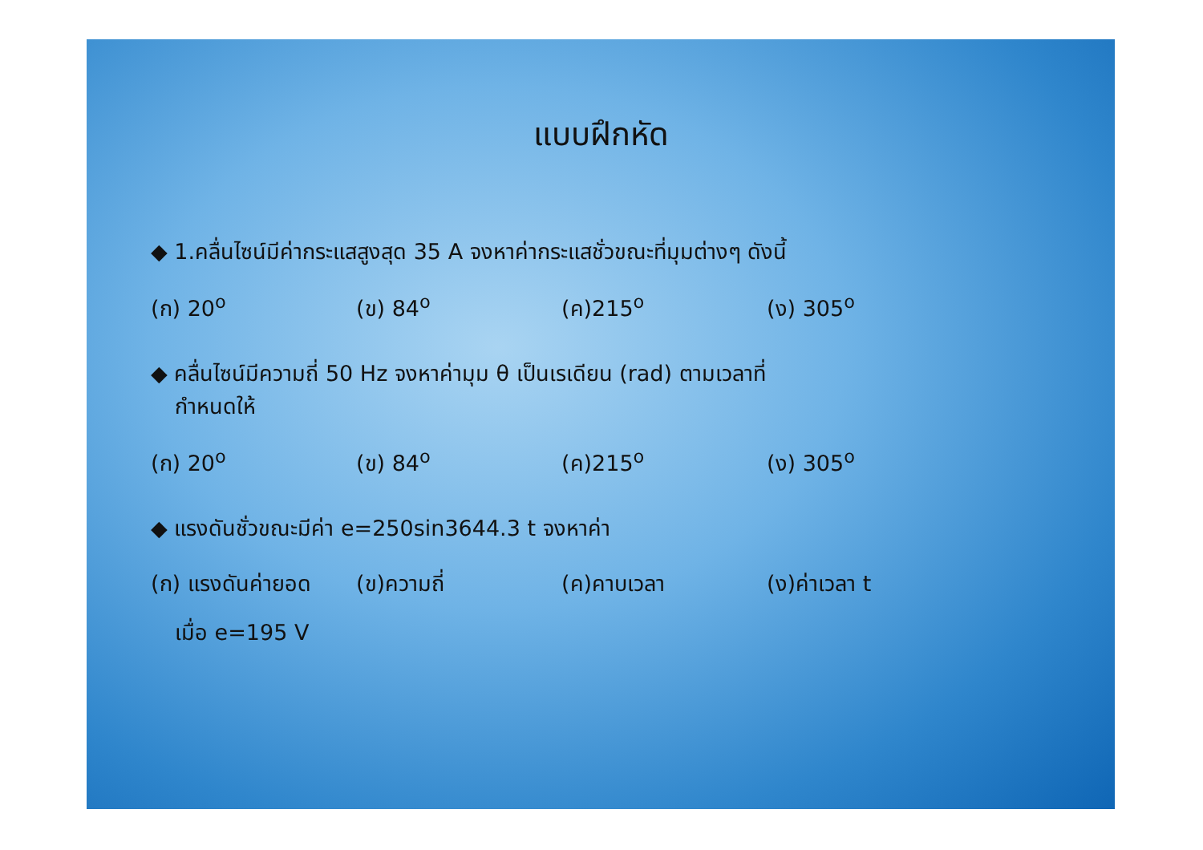แบบฝึกหัด
◆ 1.คลื่นไซน์มีค่ากระแสสูงสุด 35 A จงหาค่ากระแสชั่วขณะที่มุมต่างๆ ดังนี้
(ก) 20<sup>o</sup> (ข) 84<sup>o</sup> (ค)215<sup>o</sup> (ง) 305<sup>o</sup>
◆ คลื่นไซน์มีความถี่ 50 Hz จงหาค่ามุม θ เป็นเรเดียน (rad) ตามเวลาที่
กำหนดให้
(ก) 20<sup>o</sup> (ข) 84<sup>o</sup> (ค)215<sup>o</sup> (ง) 305<sup>o</sup>
◆ แรงดันชั่วขณะมีค่า e=250sin3644.3 t จงหาค่า
(ก) แรงดันค่ายอด (ข)ความถี่ (ค)คาบเวลา (ง)ค่าเวลา t
เมื่อ e=195 V